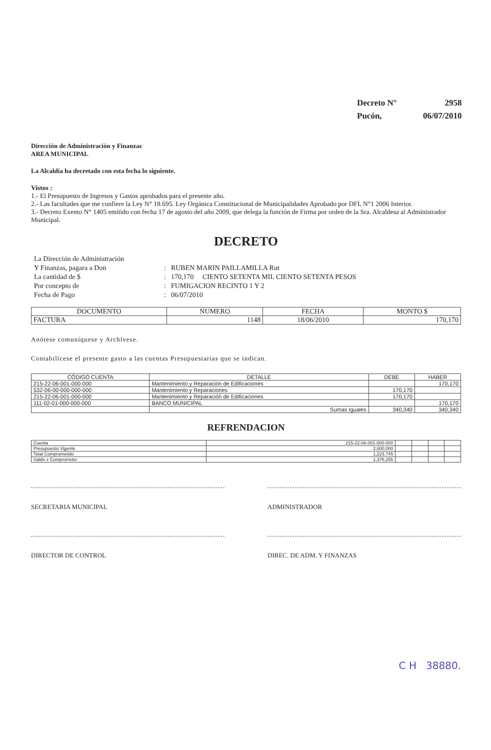| Decreto N° | 2958 |
| Pucón, | 06/07/2010 |
Dirección de Administración y Finanzas
AREA MUNICIPAL
La Alcaldía ha decretado con esta fecha lo siguiente.
Vistos :
1.- El Presupuesto de Ingresos y Gastos aprobados para el presente año.
2.- Las facultades que me confiere la Ley N° 18.695. Ley Orgánica Constitucional de Municipalidades Aprobado por DFL N°1 2006 Interior.
3.- Decreto Exento N° 1405 emitido con fecha 17 de agosto del año 2009, que delega la función de Firma por orden de la Sra. Alcaldesa al Administrador Municipal.
DECRETO
| La Dirección de Administración | | |
| Y Finanzas, pagara a Don | : | RUBEN MARIN PAILLAMILLA Rut |
| La cantidad de $ | : | 170,170 CIENTO SETENTA MIL CIENTO SETENTA PESOS |
| Por concepto de | : | FUMIGACION RECINTO 1 Y 2 |
| Fecha de Pago | : | 06/07/2010 |
| DOCUMENTO | NUMERO | FECHA | MONTO $ |
| --- | --- | --- | --- |
| FACTURA | 1148 | 18/06/2010 | 170,170 |
Anótese comuníquese y Archívese.
Contabilícese el presente gasto a las cuentas Presupuestarias que se indican.
| CÓDIGO CUENTA | DETALLE | DEBE | HABER |
| --- | --- | --- | --- |
| 215-22-06-001-000-000 | Mantenimiento y Reparación de Edificaciones | | 170,170 |
| 532-06-00-000-000-000 | Mantenimiento y Reparaciones | 170,170 | |
| 215-22-06-001-000-000 | Mantenimiento y Reparación de Edificaciones | 170,170 | |
| 111-02-01-000-000-000 | BANCO MUNICIPAL | | 170,170 |
| | Sumas Iguales | 340,340 | 340,340 |
REFRENDACION
| Cuenta | 215-22-06-001-000-000 | | | | |
| Presupuesto Vigente | 2,600,000 | | | | |
| Total Comprometido | 1,223,745 | | | | |
| Saldo x Comprometer | 1,376,255 | | | | |
SECRETARIA MUNICIPAL ADMINISTRADOR
DIRECTOR DE CONTROL DIREC. DE ADM. Y FINANZAS
C H 38880.